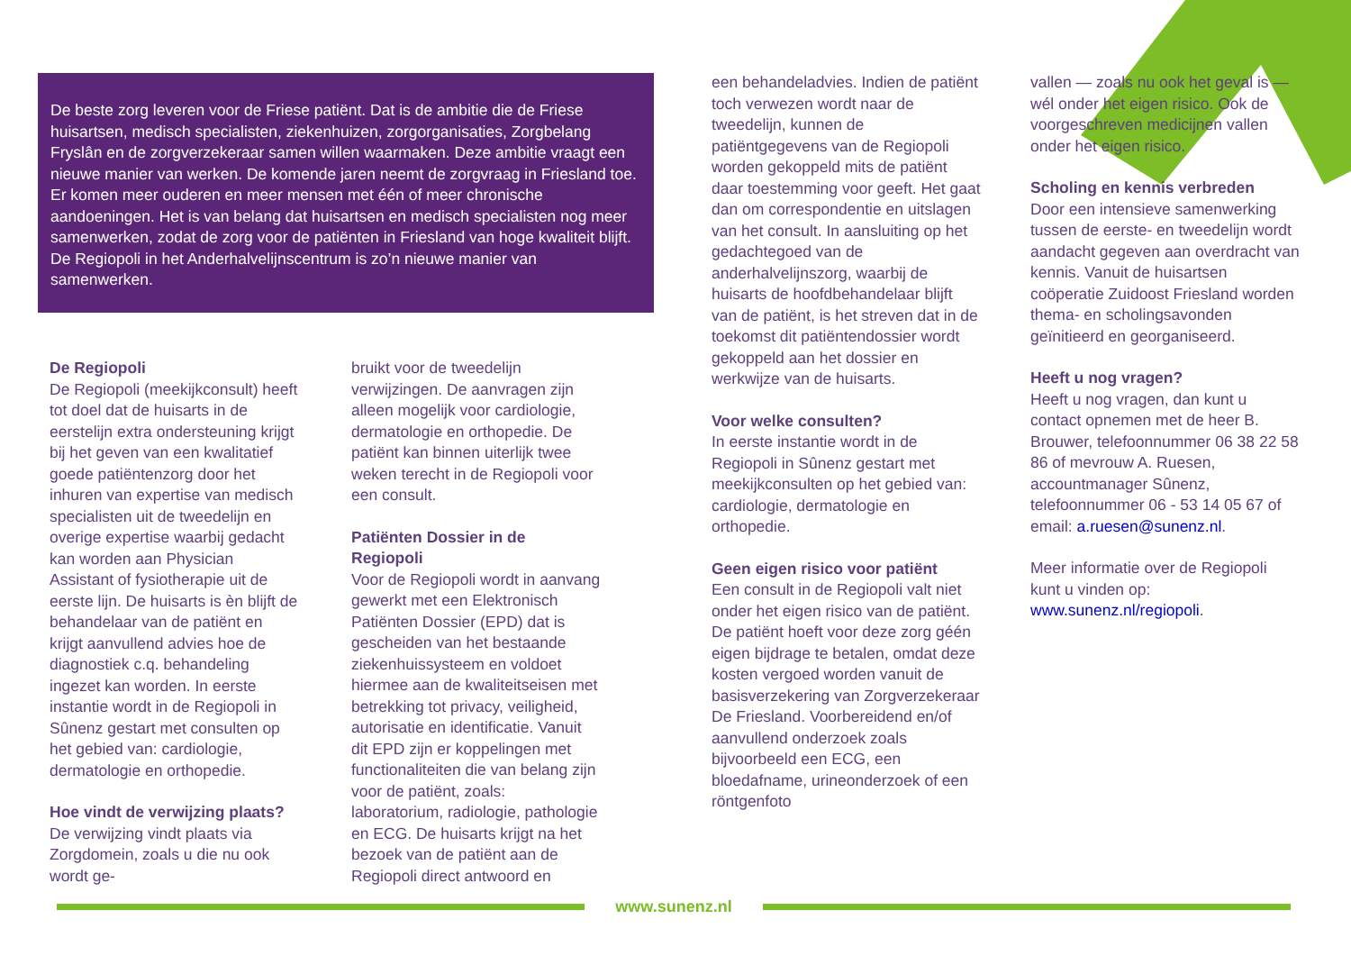De beste zorg leveren voor de Friese patiënt. Dat is de ambitie die de Friese huisartsen, medisch specialisten, ziekenhuizen, zorgorganisaties, Zorgbelang Fryslân en de zorgverzekeraar samen willen waarmaken. Deze ambitie vraagt een nieuwe manier van werken. De komende jaren neemt de zorgvraag in Friesland toe. Er komen meer ouderen en meer mensen met één of meer chronische aandoeningen. Het is van belang dat huisartsen en medisch specialisten nog meer samenwerken, zodat de zorg voor de patiënten in Friesland van hoge kwaliteit blijft. De Regiopoli in het Anderhalvelijnscentrum is zo’n nieuwe manier van samenwerken.
De Regiopoli
De Regiopoli (meekijkconsult) heeft tot doel dat de huisarts in de eerstelijn extra ondersteuning krijgt bij het geven van een kwalitatief goede patiëntenzorg door het inhuren van expertise van medisch specialisten uit de tweedelijn en overige expertise waarbij gedacht kan worden aan Physician Assistant of fysiotherapie uit de eerste lijn. De huisarts is èn blijft de behandelaar van de patiënt en krijgt aanvullend advies hoe de diagnostiek c.q. behandeling ingezet kan worden. In eerste instantie wordt in de Regiopoli in Sûnenz gestart met consulten op het gebied van: cardiologie, dermatologie en orthopedie.
Hoe vindt de verwijzing plaats?
De verwijzing vindt plaats via Zorgdomein, zoals u die nu ook wordt ge-
bruikt voor de tweedelijn verwijzingen. De aanvragen zijn alleen mogelijk voor cardiologie, dermatologie en orthopedie. De patiënt kan binnen uiterlijk twee weken terecht in de Regiopoli voor een consult.
Patiënten Dossier in de Regiopoli
Voor de Regiopoli wordt in aanvang gewerkt met een Elektronisch Patiënten Dossier (EPD) dat is gescheiden van het bestaande ziekenhuissysteem en voldoet hiermee aan de kwaliteitseisen met betrekking tot privacy, veiligheid, autorisatie en identificatie. Vanuit dit EPD zijn er koppelingen met functionaliteiten die van belang zijn voor de patiënt, zoals: laboratorium, radiologie, pathologie en ECG. De huisarts krijgt na het bezoek van de patiënt aan de Regiopoli direct antwoord en
een behandeladvies. Indien de patiënt toch verwezen wordt naar de tweedelijn, kunnen de patiëntgegevens van de Regiopoli worden gekoppeld mits de patiënt daar toestemming voor geeft. Het gaat dan om correspondentie en uitslagen van het consult. In aansluiting op het gedachtegoed van de anderhalvelijnszorg, waarbij de huisarts de hoofdbehandelaar blijft van de patiënt, is het streven dat in de toekomst dit patiëntendossier wordt gekoppeld aan het dossier en werkwijze van de huisarts.
Voor welke consulten?
In eerste instantie wordt in de Regiopoli in Sûnenz gestart met meekijkconsulten op het gebied van: cardiologie, dermatologie en orthopedie.
Geen eigen risico voor patiënt
Een consult in de Regiopoli valt niet onder het eigen risico van de patiënt. De patiënt hoeft voor deze zorg géén eigen bijdrage te betalen, omdat deze kosten vergoed worden vanuit de basisverzekering van Zorgverzekeraar De Friesland. Voorbereidend en/of aanvullend onderzoek zoals bijvoorbeeld een ECG, een bloedafname, urineonderzoek of een röntgenfoto
vallen — zoals nu ook het geval is — wél onder het eigen risico. Ook de voorgeschreven medicijnen vallen onder het eigen risico.
Scholing en kennis verbreden
Door een intensieve samenwerking tussen de eerste- en tweedelijn wordt aandacht gegeven aan overdracht van kennis. Vanuit de huisartsen coöperatie Zuidoost Friesland worden thema- en scholingsavonden geïnitieerd en georganiseerd.
Heeft u nog vragen?
Heeft u nog vragen, dan kunt u contact opnemen met de heer B. Brouwer, telefoonnummer 06 38 22 58 86 of mevrouw A. Ruesen, accountmanager Sûnenz, telefoonnummer 06 - 53 14 05 67 of email: a.ruesen@sunenz.nl.
Meer informatie over de Regiopoli kunt u vinden op: www.sunenz.nl/regiopoli.
www.sunenz.nl